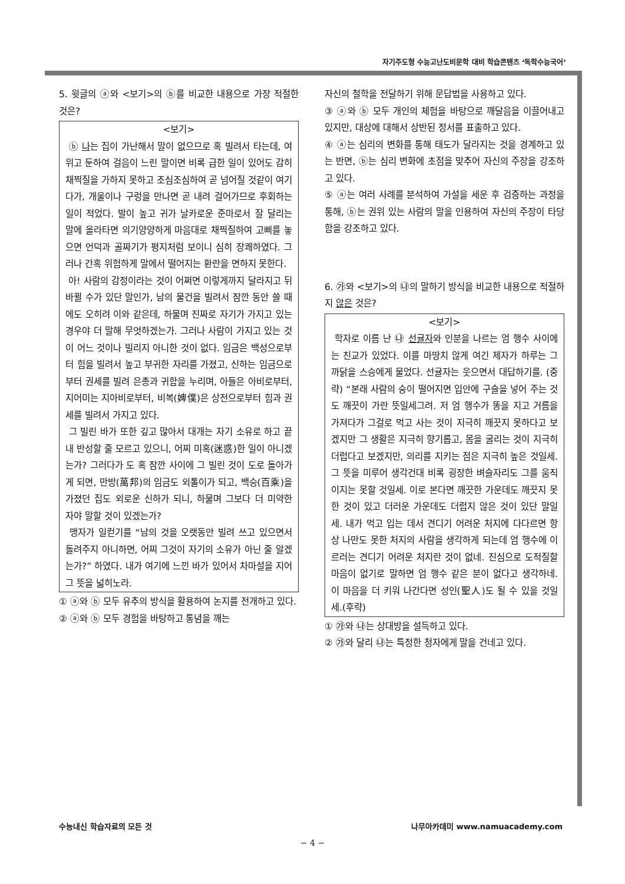자기주도형 수능고난도비문학 대비 학습콘텐츠 ‘독학수능국어’
5. 윗글의 ⓐ와 <보기>의 ⓑ를 비교한 내용으로 가장 적절한 것은?
<보기>
ⓑ 나는 집이 가난해서 말이 없으므로 혹 빌려서 타는데, 여위고 둔하여 걸음이 느린 말이면 비록 급한 일이 있어도 감히 채찍질을 가하지 못하고 조심조심하여 곧 넘어질 것같이 여기다가, 개울이나 구렁을 만나면 곧 내려 걸어가므로 후회하는 일이 적었다. 발이 높고 귀가 날카로운 준마로서 잘 달리는 말에 올라타면 의기양양하게 마음대로 채찍질하여 고삐를 놓으면 언덕과 골짜기가 평지처럼 보이니 심히 장쾌하였다. 그러나 간혹 위험하게 말에서 떨어지는 환란을 면하지 못한다.
아! 사람의 감정이라는 것이 어쩌면 이렇게까지 달라지고 뒤바뀔 수가 있단 말인가, 남의 물건을 빌려서 잠깐 동안 쓸 때에도 오히려 이와 같은데, 하물며 진짜로 자기가 가지고 있는 경우야 더 말해 무엇하겠는가. 그러나 사람이 가지고 있는 것이 어느 것이나 빌리지 아니한 것이 없다. 임금은 백성으로부터 힘을 빌려서 높고 부귀한 자리를 가졌고, 신하는 임금으로부터 권세를 빌려 은총과 귀함을 누리며, 아들은 아비로부터, 지어미는 지아비로부터, 비복(婢僕)은 상전으로부터 힘과 권세를 빌려서 가지고 있다.
그 빌린 바가 또한 깊고 많아서 대개는 자기 소유로 하고 끝내 반성할 줄 모르고 있으니, 어찌 미혹(迷惑)한 일이 아니겠는가? 그러다가 도 혹 잠깐 사이에 그 빌린 것이 도로 돌아가게 되면, 만방(萬邦)의 임금도 외톨이가 되고, 백승(百乘)을 가졌던 집도 외로운 신하가 되니, 하물며 그보다 더 미약한 자야 말할 것이 있겠는가?
맹자가 일컫기를 “남의 것을 오랫동안 빌려 쓰고 있으면서 돌려주지 아니하면, 어찌 그것이 자기의 소유가 아닌 줄 알겠는가?” 하였다. 내가 여기에 느낀 바가 있어서 차마설을 지어 그 뜻을 넓히노라.
① ⓐ와 ⓑ 모두 유추의 방식을 활용하여 논지를 전개하고 있다.
② ⓐ와 ⓑ 모두 경험을 바탕하고 통념을 깨는
자신의 철학을 전달하기 위해 문답법을 사용하고 있다.
③ ⓐ와 ⓑ 모두 개인의 체험을 바탕으로 깨달음을 이끌어내고 있지만, 대상에 대해서 상반된 정서를 표출하고 있다.
④ ⓐ는 심리의 변화를 통해 태도가 달라지는 것을 경계하고 있는 반면, ⓑ는 심리 변화에 초점을 맞추어 자신의 주장을 강조하고 있다.
⑤ ⓐ는 여러 사례를 분석하여 가설을 세운 후 검증하는 과정을 통해, ⓑ는 권위 있는 사람의 말을 인용하여 자신의 주장이 타당함을 강조하고 있다.
6. ㉮와 <보기>의 ㉯의 말하기 방식을 비교한 내용으로 적절하지 않은 것은?
<보기>
학자로 이름 난 ㉯ 선귤자와 인분을 나르는 엄 행수 사이에는 친교가 있었다. 이를 마땅치 않게 여긴 제자가 하루는 그 까닭을 스승에게 물었다. 선귤자는 웃으면서 대답하기를. (중략) “본래 사람의 숭이 떨어지면 입안에 구슬을 넣어 주는 것도 깨끗이 가란 뜻일세그려. 저 엄 행수가 똥을 지고 거름을 가져다가 그걸로 먹고 사는 것이 지극히 깨끗지 못하다고 보겠지만 그 생활은 지극히 향기롭고, 몸을 굴리는 것이 지극히 더럽다고 보겠지만, 의리를 지키는 점은 지극히 높은 것일세. 그 뜻을 미루어 생각건대 비록 굉장한 벼슬자리도 그를 움직이지는 못할 것일세. 이로 본다면 깨끗한 가운데도 깨끗지 못한 것이 있고 더러운 가운데도 더럽지 않은 것이 있단 말일세. 내가 먹고 입는 데서 견디기 어려운 처지에 다다르면 항상 나만도 못한 처지의 사람을 생각하게 되는데 엄 행수에 이르러는 견디기 어려운 처지란 것이 없네. 진심으로 도적질할 마음이 없기로 말하면 엄 행수 같은 분이 없다고 생각하네. 이 마음을 더 키워 나간다면 성인(聖人)도 될 수 있을 것일세.(후략)
① ㉮와 ㉯는 상대방을 설득하고 있다.
② ㉮와 달리 ㉯는 특정한 청자에게 말을 건네고 있다.
수능내신 학습자료의 모든 것 나무아카데미 www.namuacademy.com
− 4 −